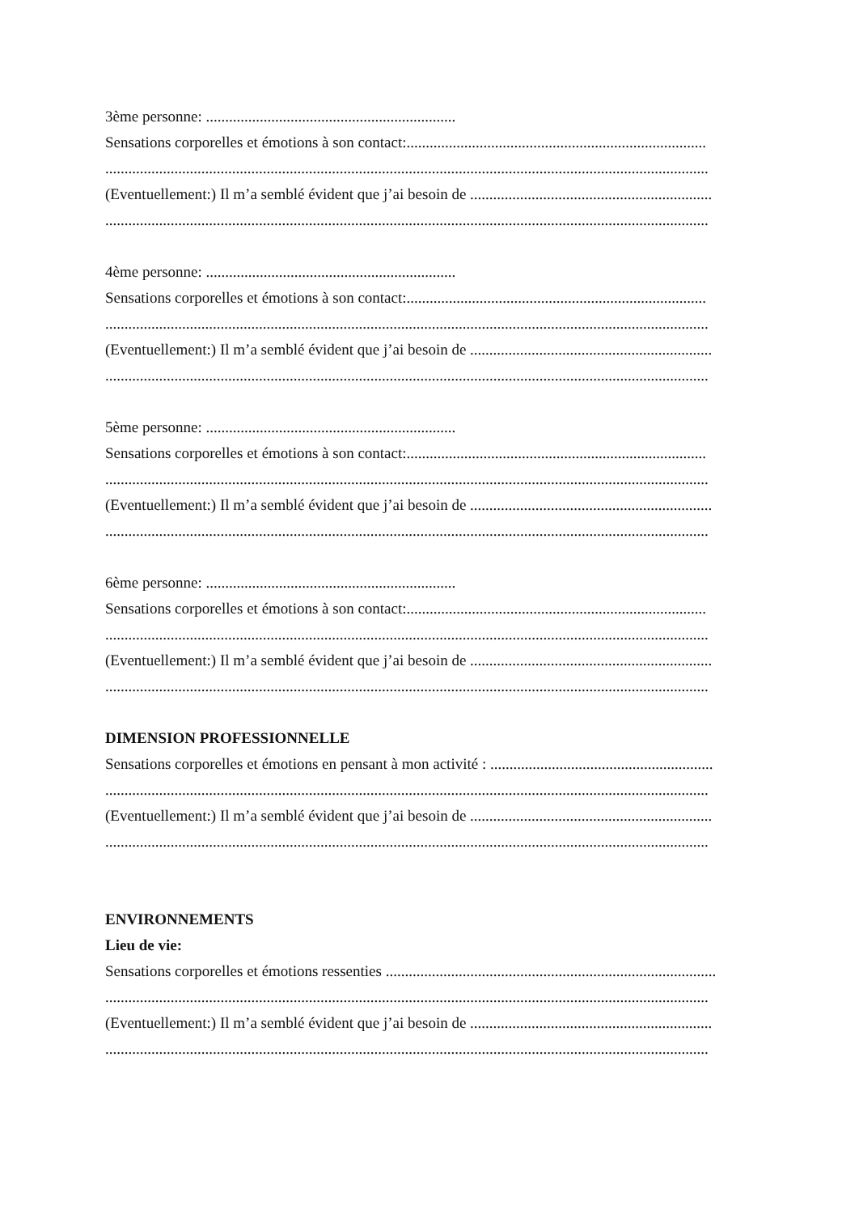3ème personne: .................................................................
Sensations corporelles et émotions à son contact:..............................................................................
.............................................................................................................................................................
(Eventuellement:) Il m’a semblé évident que j’ai besoin de ...............................................................
.............................................................................................................................................................
4ème personne: .................................................................
Sensations corporelles et émotions à son contact:..............................................................................
.............................................................................................................................................................
(Eventuellement:) Il m’a semblé évident que j’ai besoin de ...............................................................
.............................................................................................................................................................
5ème personne: .................................................................
Sensations corporelles et émotions à son contact:..............................................................................
.............................................................................................................................................................
(Eventuellement:) Il m’a semblé évident que j’ai besoin de ...............................................................
.............................................................................................................................................................
6ème personne: .................................................................
Sensations corporelles et émotions à son contact:..............................................................................
.............................................................................................................................................................
(Eventuellement:) Il m’a semblé évident que j’ai besoin de ...............................................................
.............................................................................................................................................................
DIMENSION PROFESSIONNELLE
Sensations corporelles et émotions en pensant à mon activité : ..........................................................
.............................................................................................................................................................
(Eventuellement:) Il m’a semblé évident que j’ai besoin de ...............................................................
.............................................................................................................................................................
ENVIRONNEMENTS
Lieu de vie:
Sensations corporelles et émotions ressenties ......................................................................................
.............................................................................................................................................................
(Eventuellement:) Il m’a semblé évident que j’ai besoin de ...............................................................
.............................................................................................................................................................